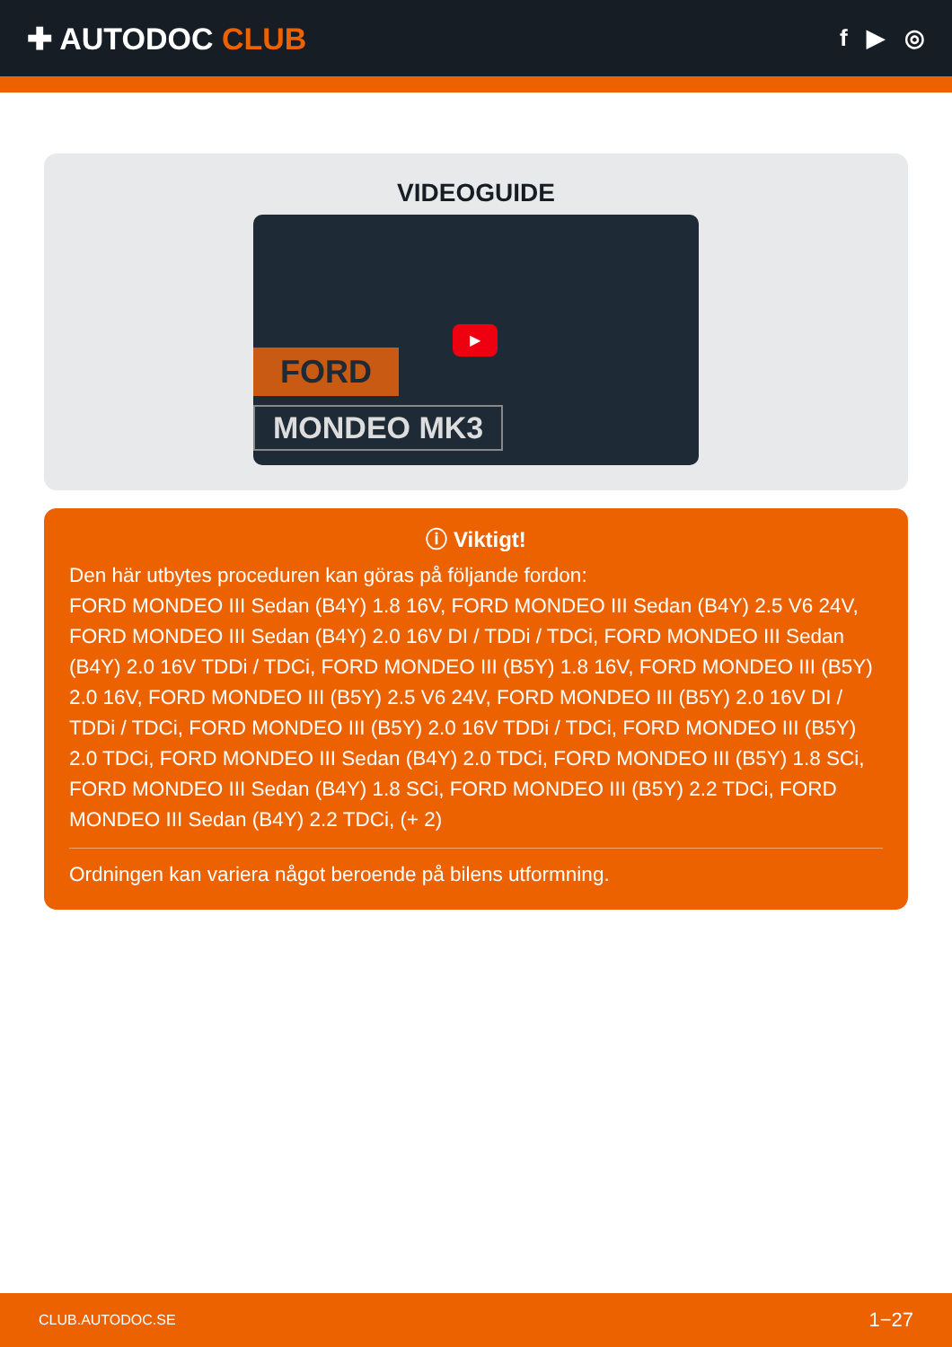✚ AUTODOC CLUB
f ▶ ◎
VIDEOGUIDE
FORD
MONDEO MK3
▶
ⓘ Viktigt!
Den här utbytes proceduren kan göras på följande fordon:
FORD MONDEO III Sedan (B4Y) 1.8 16V, FORD MONDEO III Sedan (B4Y) 2.5 V6 24V, FORD MONDEO III Sedan (B4Y) 2.0 16V DI / TDDi / TDCi, FORD MONDEO III Sedan (B4Y) 2.0 16V TDDi / TDCi, FORD MONDEO III (B5Y) 1.8 16V, FORD MONDEO III (B5Y) 2.0 16V, FORD MONDEO III (B5Y) 2.5 V6 24V, FORD MONDEO III (B5Y) 2.0 16V DI / TDDi / TDCi, FORD MONDEO III (B5Y) 2.0 16V TDDi / TDCi, FORD MONDEO III (B5Y) 2.0 TDCi, FORD MONDEO III Sedan (B4Y) 2.0 TDCi, FORD MONDEO III (B5Y) 1.8 SCi, FORD MONDEO III Sedan (B4Y) 1.8 SCi, FORD MONDEO III (B5Y) 2.2 TDCi, FORD MONDEO III Sedan (B4Y) 2.2 TDCi, (+ 2)
Ordningen kan variera något beroende på bilens utformning.
CLUB.AUTODOC.SE 1−27